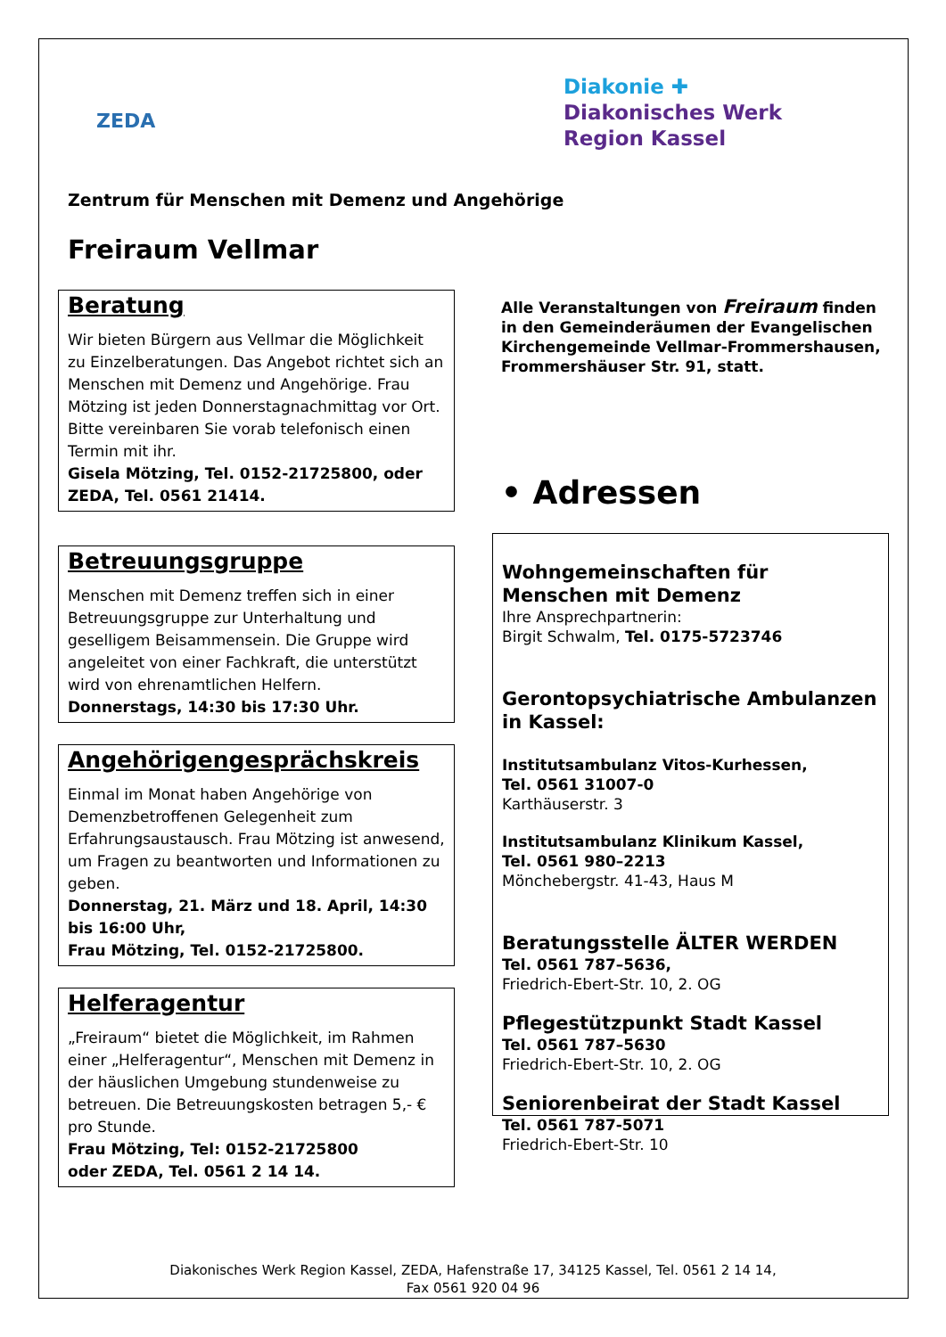ZEDA
Diakonie ✚
Diakonisches Werk
Region Kassel
Zentrum für Menschen mit Demenz und Angehörige
Freiraum Vellmar
Beratung
Wir bieten Bürgern aus Vellmar die Möglichkeit zu Einzelberatungen. Das Angebot richtet sich an Menschen mit Demenz und Angehörige. Frau Mötzing ist jeden Donnerstagnachmittag vor Ort. Bitte vereinbaren Sie vorab telefonisch einen Termin mit ihr.
Gisela Mötzing, Tel. 0152-21725800, oder ZEDA, Tel. 0561 21414.
Betreuungsgruppe
Menschen mit Demenz treffen sich in einer Betreuungsgruppe zur Unterhaltung und geselligem Beisammensein. Die Gruppe wird angeleitet von einer Fachkraft, die unterstützt wird von ehrenamtlichen Helfern.
Donnerstags, 14:30 bis 17:30 Uhr.
Angehörigengesprächskreis
Einmal im Monat haben Angehörige von Demenzbetroffenen Gelegenheit zum Erfahrungsaustausch. Frau Mötzing ist anwesend, um Fragen zu beantworten und Informationen zu geben.
Donnerstag, 21. März und 18. April, 14:30 bis 16:00 Uhr,
Frau Mötzing, Tel. 0152-21725800.
Helferagentur
„Freiraum“ bietet die Möglichkeit, im Rahmen einer „Helferagentur“, Menschen mit Demenz in der häuslichen Umgebung stundenweise zu betreuen. Die Betreuungskosten betragen 5,- € pro Stunde.
Frau Mötzing, Tel: 0152-21725800
oder ZEDA, Tel. 0561 2 14 14.
Alle Veranstaltungen von Freiraum finden in den Gemeinderäumen der Evangelischen Kirchengemeinde Vellmar-Frommershausen, Frommershäuser Str. 91, statt.
• Adressen
Wohngemeinschaften für Menschen mit Demenz
Ihre Ansprechpartnerin:
Birgit Schwalm, Tel. 0175-5723746
Gerontopsychiatrische Ambulanzen in Kassel:
Institutsambulanz Vitos-Kurhessen,
Tel. 0561 31007-0
Karthäuserstr. 3
Institutsambulanz Klinikum Kassel,
Tel. 0561 980–2213
Mönchebergstr. 41-43, Haus M
Beratungsstelle ÄLTER WERDEN
Tel. 0561 787–5636,
Friedrich-Ebert-Str. 10, 2. OG
Pflegestützpunkt Stadt Kassel
Tel. 0561 787–5630
Friedrich-Ebert-Str. 10, 2. OG
Seniorenbeirat der Stadt Kassel
Tel. 0561 787-5071
Friedrich-Ebert-Str. 10
Diakonisches Werk Region Kassel, ZEDA, Hafenstraße 17, 34125 Kassel, Tel. 0561 2 14 14,
Fax 0561 920 04 96